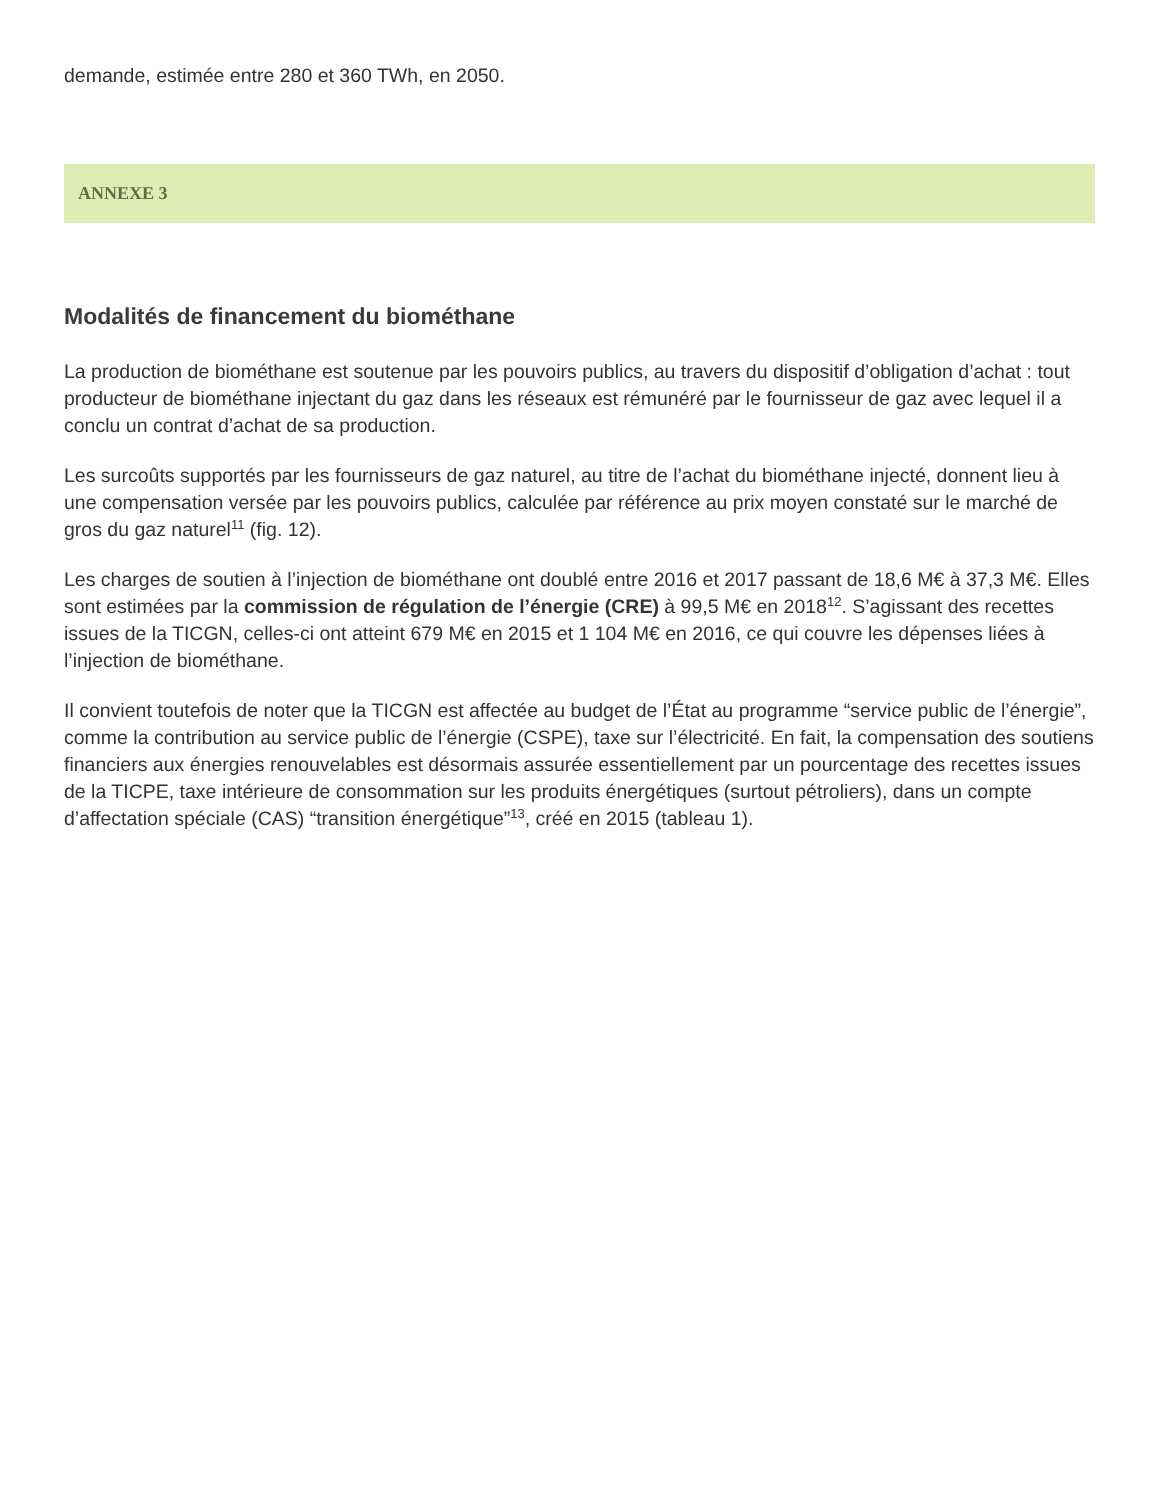demande, estimée entre 280 et 360 TWh, en 2050.
ANNEXE 3
Modalités de financement du biométhane
La production de biométhane est soutenue par les pouvoirs publics, au travers du dispositif d’obligation d’achat : tout producteur de biométhane injectant du gaz dans les réseaux est rémunéré par le fournisseur de gaz avec lequel il a conclu un contrat d’achat de sa production.
Les surcoûts supportés par les fournisseurs de gaz naturel, au titre de l’achat du biométhane injecté, donnent lieu à une compensation versée par les pouvoirs publics, calculée par référence au prix moyen constaté sur le marché de gros du gaz naturel<sup>11</sup> (fig. 12).
Les charges de soutien à l’injection de biométhane ont doublé entre 2016 et 2017 passant de 18,6 M€ à 37,3 M€. Elles sont estimées par la commission de régulation de l’énergie (CRE) à 99,5 M€ en 2018<sup>12</sup>. S’agissant des recettes issues de la TICGN, celles-ci ont atteint 679 M€ en 2015 et 1 104 M€ en 2016, ce qui couvre les dépenses liées à l’injection de biométhane.
Il convient toutefois de noter que la TICGN est affectée au budget de l’État au programme “service public de l’énergie”, comme la contribution au service public de l’énergie (CSPE), taxe sur l’électricité. En fait, la compensation des soutiens financiers aux énergies renouvelables est désormais assurée essentiellement par un pourcentage des recettes issues de la TICPE, taxe intérieure de consommation sur les produits énergétiques (surtout pétroliers), dans un compte d’affectation spéciale (CAS) “transition énergétique”<sup>13</sup>, créé en 2015 (tableau 1).